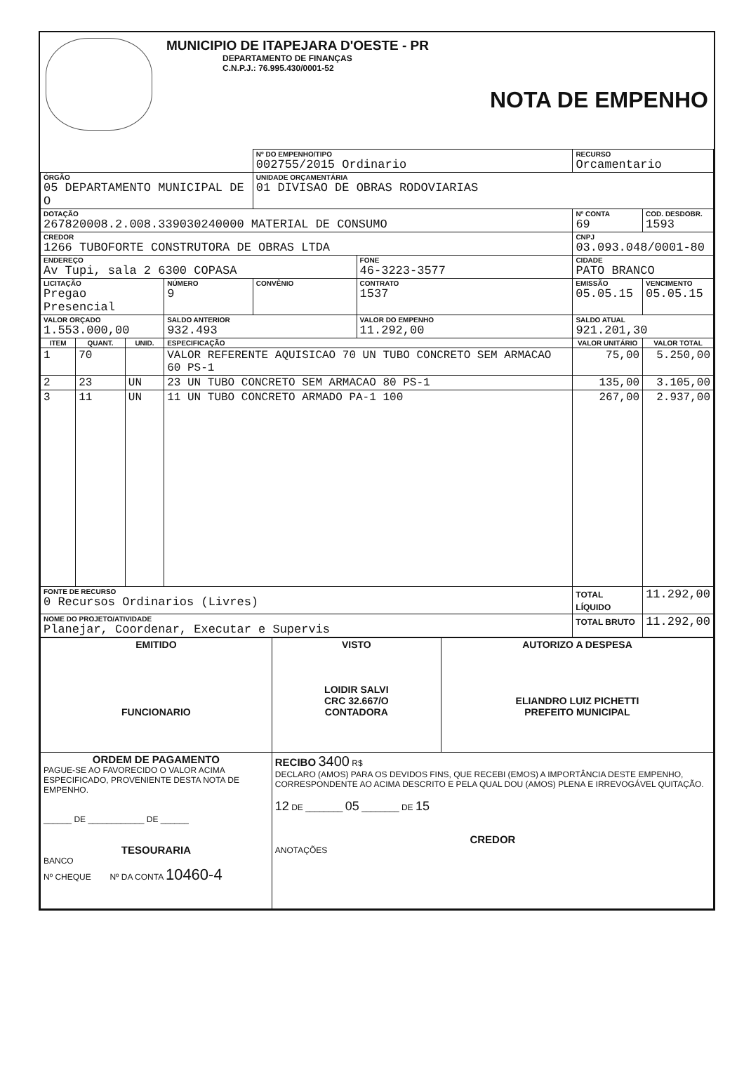MUNICIPIO DE ITAPEJARA D'OESTE - PR
DEPARTAMENTO DE FINANÇAS
C.N.P.J.: 76.995.430/0001-52
NOTA DE EMPENHO
| | | | | Nº DO EMPENHO/TIPO 002755/2015 Ordinario | | | RECURSO Orcamentario | |
| ÓRGÃO 05 DEPARTAMENTO MUNICIPAL DE O | | | | UNIDADE ORÇAMENTÁRIA 01 DIVISAO DE OBRAS RODOVIARIAS | | | | |
| DOTAÇÃO 267820008.2.008.339030240000 MATERIAL DE CONSUMO | | | | | | | Nº CONTA 69 | COD. DESDOBR. 1593 |
| CREDOR 1266 TUBOFORTE CONSTRUTORA DE OBRAS LTDA | | | | | | | CNPJ 03.093.048/0001-80 | |
| ENDEREÇO Av Tupi, sala 2 6300 COPASA | | | | | FONE 46-3223-3577 | | CIDADE PATO BRANCO | |
| LICITAÇÃO Pregao Presencial | | | NÚMERO 9 | CONVÊNIO | CONTRATO 1537 | EMISSÃO 05.05.15 | | VENCIMENTO 05.05.15 |
| VALOR ORÇADO 1.553.000,00 | | | SALDO ANTERIOR 932.493 | | VALOR DO EMPENHO 11.292,00 | | SALDO ATUAL 921.201,30 | |
| ITEM | QUANT. | UNID. | ESPECIFICAÇÃO | | | VALOR UNITÁRIO | | VALOR TOTAL |
| 1 | 70 | | VALOR REFERENTE AQUISICAO 70 UN TUBO CONCRETO SEM ARMACAO 60 PS-1 | | | 75,00 | | 5.250,00 |
| 2 | 23 | UN | 23 UN TUBO CONCRETO SEM ARMACAO 80 PS-1 | | | 135,00 | | 3.105,00 |
| 3 | 11 | UN | 11 UN TUBO CONCRETO ARMADO PA-1 100 | | | 267,00 | | 2.937,00 |
| FONTE DE RECURSO 0 Recursos Ordinarios (Livres) | | | | | | TOTAL LÍQUIDO | | 11.292,00 |
| NOME DO PROJETO/ATIVIDADE Planejar, Coordenar, Executar e Supervis | | | | | | TOTAL BRUTO | | 11.292,00 |
| EMITIDO FUNCIONARIO | VISTO LOIDIR SALVI CRC 32.667/O CONTADORA | AUTORIZO A DESPESA ELIANDRO LUIZ PICHETTI PREFEITO MUNICIPAL |
| ORDEM DE PAGAMENTO PAGUE-SE AO FAVORECIDO O VALOR ACIMA ESPECIFICADO, PROVENIENTE DESTA NOTA DE EMPENHO. ______ DE ____________ DE ______ TESOURARIA BANCO Nº CHEQUE Nº DA CONTA 10460-4 | RECIBO 3400 R$ DECLARO (AMOS) PARA OS DEVIDOS FINS, QUE RECEBI (EMOS) A IMPORTÂNCIA DESTE EMPENHO, CORRESPONDENTE AO ACIMA DESCRITO E PELA QUAL DOU (AMOS) PLENA E IRREVOGÁVEL QUITAÇÃO. 12 DE ________ 05 ________ DE 15 CREDOR ANOTAÇÕES | |